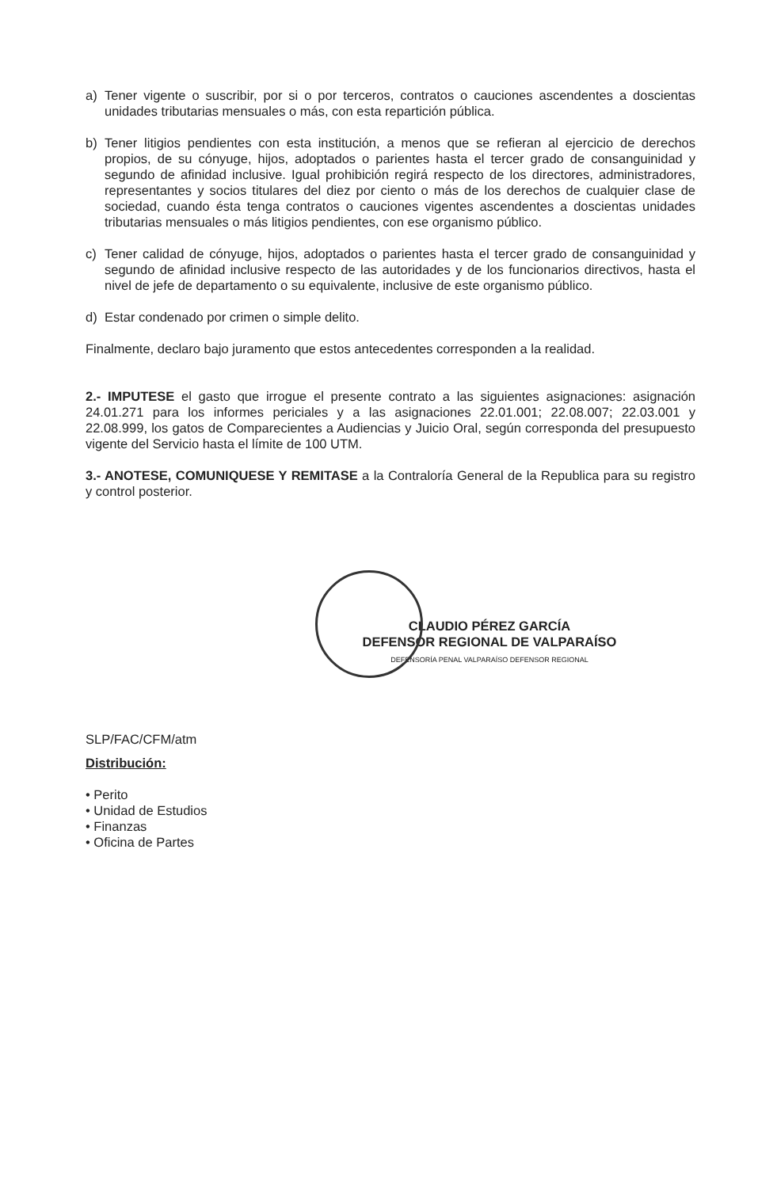a) Tener vigente o suscribir, por si o por terceros, contratos o cauciones ascendentes a doscientas unidades tributarias mensuales o más, con esta repartición pública.
b) Tener litigios pendientes con esta institución, a menos que se refieran al ejercicio de derechos propios, de su cónyuge, hijos, adoptados o parientes hasta el tercer grado de consanguinidad y segundo de afinidad inclusive. Igual prohibición regirá respecto de los directores, administradores, representantes y socios titulares del diez por ciento o más de los derechos de cualquier clase de sociedad, cuando ésta tenga contratos o cauciones vigentes ascendentes a doscientas unidades tributarias mensuales o más litigios pendientes, con ese organismo público.
c) Tener calidad de cónyuge, hijos, adoptados o parientes hasta el tercer grado de consanguinidad y segundo de afinidad inclusive respecto de las autoridades y de los funcionarios directivos, hasta el nivel de jefe de departamento o su equivalente, inclusive de este organismo público.
d) Estar condenado por crimen o simple delito.
Finalmente, declaro bajo juramento que estos antecedentes corresponden a la realidad.
2.- IMPUTESE el gasto que irrogue el presente contrato a las siguientes asignaciones: asignación 24.01.271 para los informes periciales y a las asignaciones 22.01.001; 22.08.007; 22.03.001 y 22.08.999, los gatos de Comparecientes a Audiencias y Juicio Oral, según corresponda del presupuesto vigente del Servicio hasta el límite de 100 UTM.
3.- ANOTESE, COMUNIQUESE Y REMITASE a la Contraloría General de la Republica para su registro y control posterior.
CLAUDIO PÉREZ GARCÍA
DEFENSOR REGIONAL DE VALPARAÍSO
DEFENSORÍA PENAL VALPARAÍSO DEFENSOR REGIONAL
SLP/FAC/CFM/atm
Distribución:
• Perito
• Unidad de Estudios
• Finanzas
• Oficina de Partes